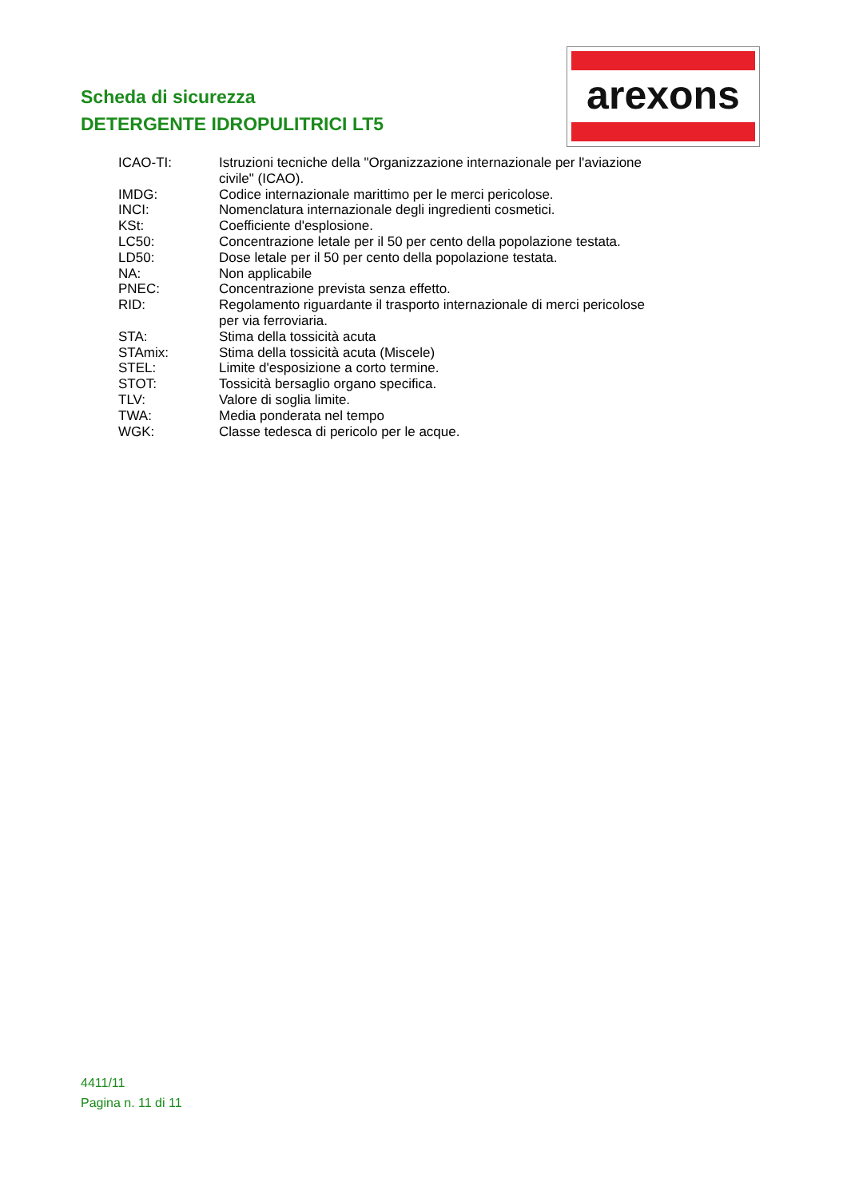Scheda di sicurezza
DETERGENTE IDROPULITRICI LT5
arexons
| ICAO-TI: | Istruzioni tecniche della "Organizzazione internazionale per l'aviazione civile" (ICAO). |
| IMDG: | Codice internazionale marittimo per le merci pericolose. |
| INCI: | Nomenclatura internazionale degli ingredienti cosmetici. |
| KSt: | Coefficiente d'esplosione. |
| LC50: | Concentrazione letale per il 50 per cento della popolazione testata. |
| LD50: | Dose letale per il 50 per cento della popolazione testata. |
| NA: | Non applicabile |
| PNEC: | Concentrazione prevista senza effetto. |
| RID: | Regolamento riguardante il trasporto internazionale di merci pericolose per via ferroviaria. |
| STA: | Stima della tossicità acuta |
| STAmix: | Stima della tossicità acuta (Miscele) |
| STEL: | Limite d'esposizione a corto termine. |
| STOT: | Tossicità bersaglio organo specifica. |
| TLV: | Valore di soglia limite. |
| TWA: | Media ponderata nel tempo |
| WGK: | Classe tedesca di pericolo per le acque. |
4411/11
Pagina n. 11 di 11